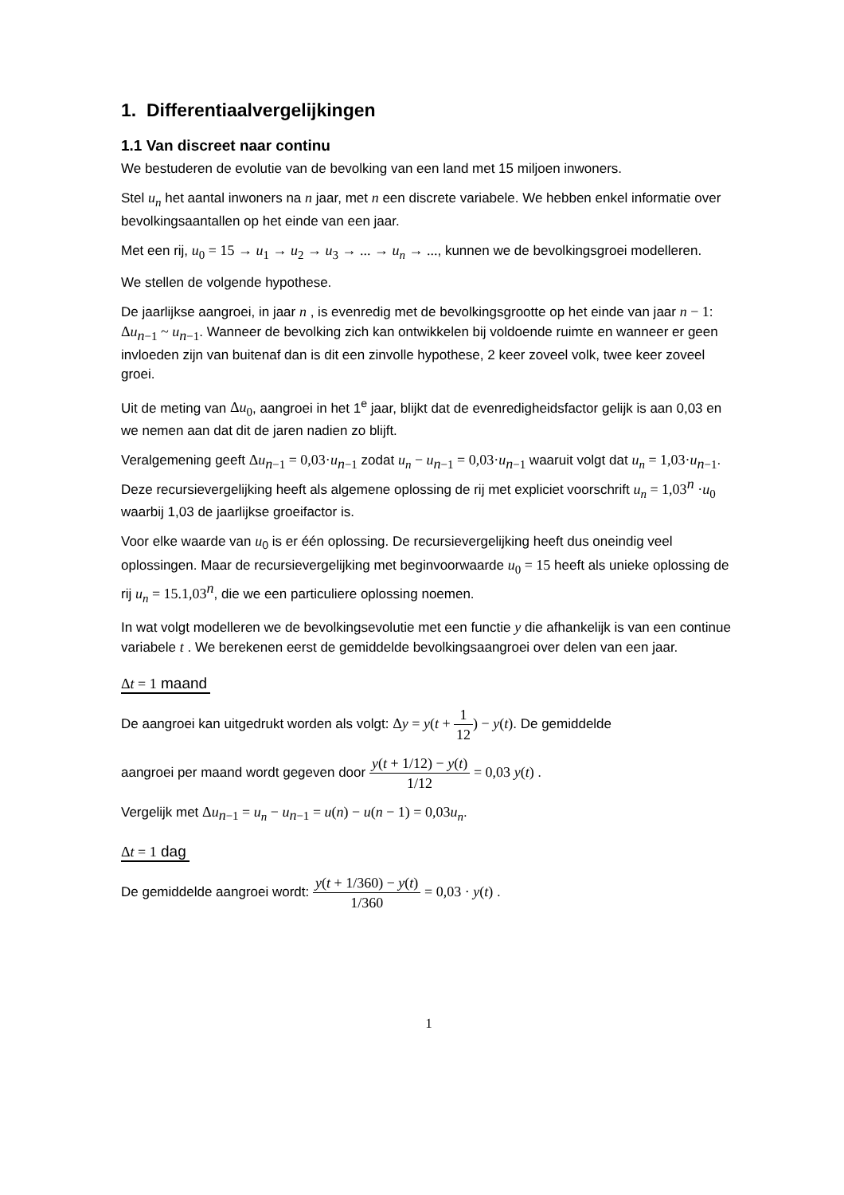1. Differentiaalvergelijkingen
1.1 Van discreet naar continu
We bestuderen de evolutie van de bevolking van een land met 15 miljoen inwoners.
Stel u<sub>n</sub> het aantal inwoners na n jaar, met n een discrete variabele. We hebben enkel informatie over bevolkingsaantallen op het einde van een jaar.
Met een rij, u<sub>0</sub> = 15 → u<sub>1</sub> → u<sub>2</sub> → u<sub>3</sub> → ... → u<sub>n</sub> → ..., kunnen we de bevolkingsgroei modelleren.
We stellen de volgende hypothese.
De jaarlijkse aangroei, in jaar n , is evenredig met de bevolkingsgrootte op het einde van jaar n − 1: Δu<sub>n−1</sub> ~ u<sub>n−1</sub>. Wanneer de bevolking zich kan ontwikkelen bij voldoende ruimte en wanneer er geen invloeden zijn van buitenaf dan is dit een zinvolle hypothese, 2 keer zoveel volk, twee keer zoveel groei.
Uit de meting van Δu<sub>0</sub>, aangroei in het 1<sup>e</sup> jaar, blijkt dat de evenredigheidsfactor gelijk is aan 0,03 en we nemen aan dat dit de jaren nadien zo blijft.
Veralgemening geeft Δu<sub>n−1</sub> = 0,03·u<sub>n−1</sub> zodat u<sub>n</sub> − u<sub>n−1</sub> = 0,03·u<sub>n−1</sub> waaruit volgt dat u<sub>n</sub> = 1,03·u<sub>n−1</sub>. Deze recursievergelijking heeft als algemene oplossing de rij met expliciet voorschrift u<sub>n</sub> = 1,03<sup>n</sup> ·u<sub>0</sub> waarbij 1,03 de jaarlijkse groeifactor is.
Voor elke waarde van u<sub>0</sub> is er één oplossing. De recursievergelijking heeft dus oneindig veel oplossingen. Maar de recursievergelijking met beginvoorwaarde u<sub>0</sub> = 15 heeft als unieke oplossing de rij u<sub>n</sub> = 15.1,03<sup>n</sup>, die we een particuliere oplossing noemen.
In wat volgt modelleren we de bevolkingsevolutie met een functie y die afhankelijk is van een continue variabele t . We berekenen eerst de gemiddelde bevolkingsaangroei over delen van een jaar.
Δt = 1 maand
De aangroei kan uitgedrukt worden als volgt: Δy = y(t + 1 12) − y(t). De gemiddelde
aangroei per maand wordt gegeven door y(t + 1/12) − y(t) 1/12 = 0,03 y(t) .
Vergelijk met Δu<sub>n−1</sub> = u<sub>n</sub> − u<sub>n−1</sub> = u(n) − u(n − 1) = 0,03u<sub>n</sub>.
Δt = 1 dag
De gemiddelde aangroei wordt: y(t + 1/360) − y(t) 1/360 = 0,03 · y(t) .
1